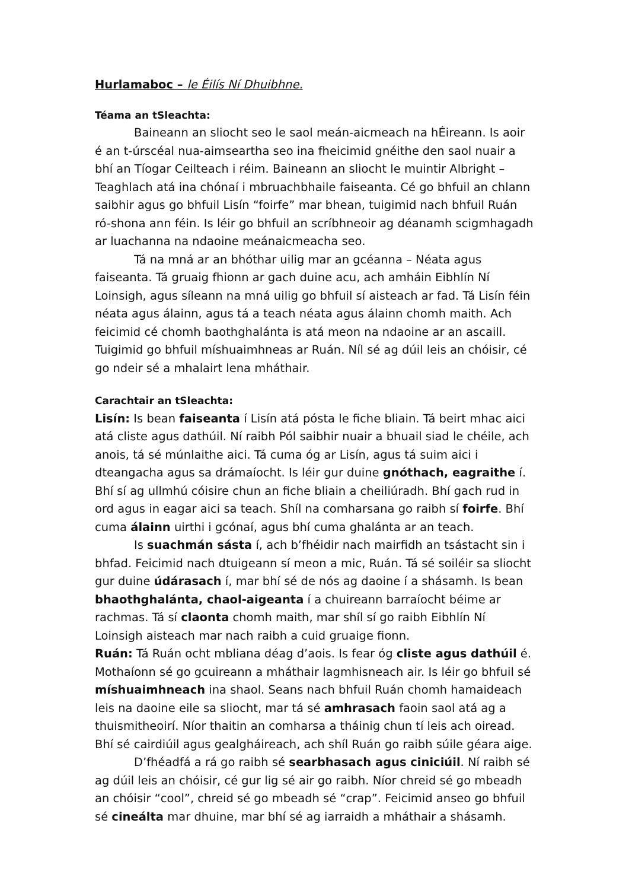Hurlamaboc – le Éilís Ní Dhuibhne.
Téama an tSleachta:
Baineann an sliocht seo le saol meán-aicmeach na hÉireann. Is aoir é an t-úrscéal nua-aimseartha seo ina fheicimid gnéithe den saol nuair a bhí an Tíogar Ceilteach i réim. Baineann an sliocht le muintir Albright – Teaghlach atá ina chónaí i mbruachbhaile faiseanta. Cé go bhfuil an chlann saibhir agus go bhfuil Lisín “foirfe” mar bhean, tuigimid nach bhfuil Ruán ró-shona ann féin. Is léir go bhfuil an scríbhneoir ag déanamh scigmhagadh ar luachanna na ndaoine meánaicmeacha seo.
Tá na mná ar an bhóthar uilig mar an gcéanna – Néata agus faiseanta. Tá gruaig fhionn ar gach duine acu, ach amháin Eibhlín Ní Loinsigh, agus síleann na mná uilig go bhfuil sí aisteach ar fad. Tá Lisín féin néata agus álainn, agus tá a teach néata agus álainn chomh maith. Ach feicimid cé chomh baothghalánta is atá meon na ndaoine ar an ascaill. Tuigimid go bhfuil míshuaimhneas ar Ruán. Níl sé ag dúil leis an chóisir, cé go ndeir sé a mhalairt lena mháthair.
Carachtair an tSleachta:
Lisín: Is bean faiseanta í Lisín atá pósta le fiche bliain. Tá beirt mhac aici atá cliste agus dathúil. Ní raibh Pól saibhir nuair a bhuail siad le chéile, ach anois, tá sé múnlaithe aici. Tá cuma óg ar Lisín, agus tá suim aici i dteangacha agus sa drámaíocht. Is léir gur duine gnóthach, eagraithe í. Bhí sí ag ullmhú cóisire chun an fiche bliain a cheiliúradh. Bhí gach rud in ord agus in eagar aici sa teach. Shíl na comharsana go raibh sí foirfe. Bhí cuma álainn uirthi i gcónaí, agus bhí cuma ghalánta ar an teach.
Is suachmán sásta í, ach b’fhéidir nach mairfidh an tsástacht sin i bhfad. Feicimid nach dtuigeann sí meon a mic, Ruán. Tá sé soiléir sa sliocht gur duine údárasach í, mar bhí sé de nós ag daoine í a shásamh. Is bean bhaothghalánta, chaol-aigeanta í a chuireann barraíocht béime ar rachmas. Tá sí claonta chomh maith, mar shíl sí go raibh Eibhlín Ní Loinsigh aisteach mar nach raibh a cuid gruaige fionn.
Ruán: Tá Ruán ocht mbliana déag d’aois. Is fear óg cliste agus dathúil é. Mothaíonn sé go gcuireann a mháthair lagmhisneach air. Is léir go bhfuil sé míshuaimhneach ina shaol. Seans nach bhfuil Ruán chomh hamaideach leis na daoine eile sa sliocht, mar tá sé amhrasach faoin saol atá ag a thuismitheoirí. Níor thaitin an comharsa a tháinig chun tí leis ach oiread. Bhí sé cairdiúil agus gealgháireach, ach shíl Ruán go raibh súile géara aige.
D’fhéadfá a rá go raibh sé searbhasach agus ciniciúil. Ní raibh sé ag dúil leis an chóisir, cé gur lig sé air go raibh. Níor chreid sé go mbeadh an chóisir “cool”, chreid sé go mbeadh sé “crap”. Feicimid anseo go bhfuil sé cineálta mar dhuine, mar bhí sé ag iarraidh a mháthair a shásamh.